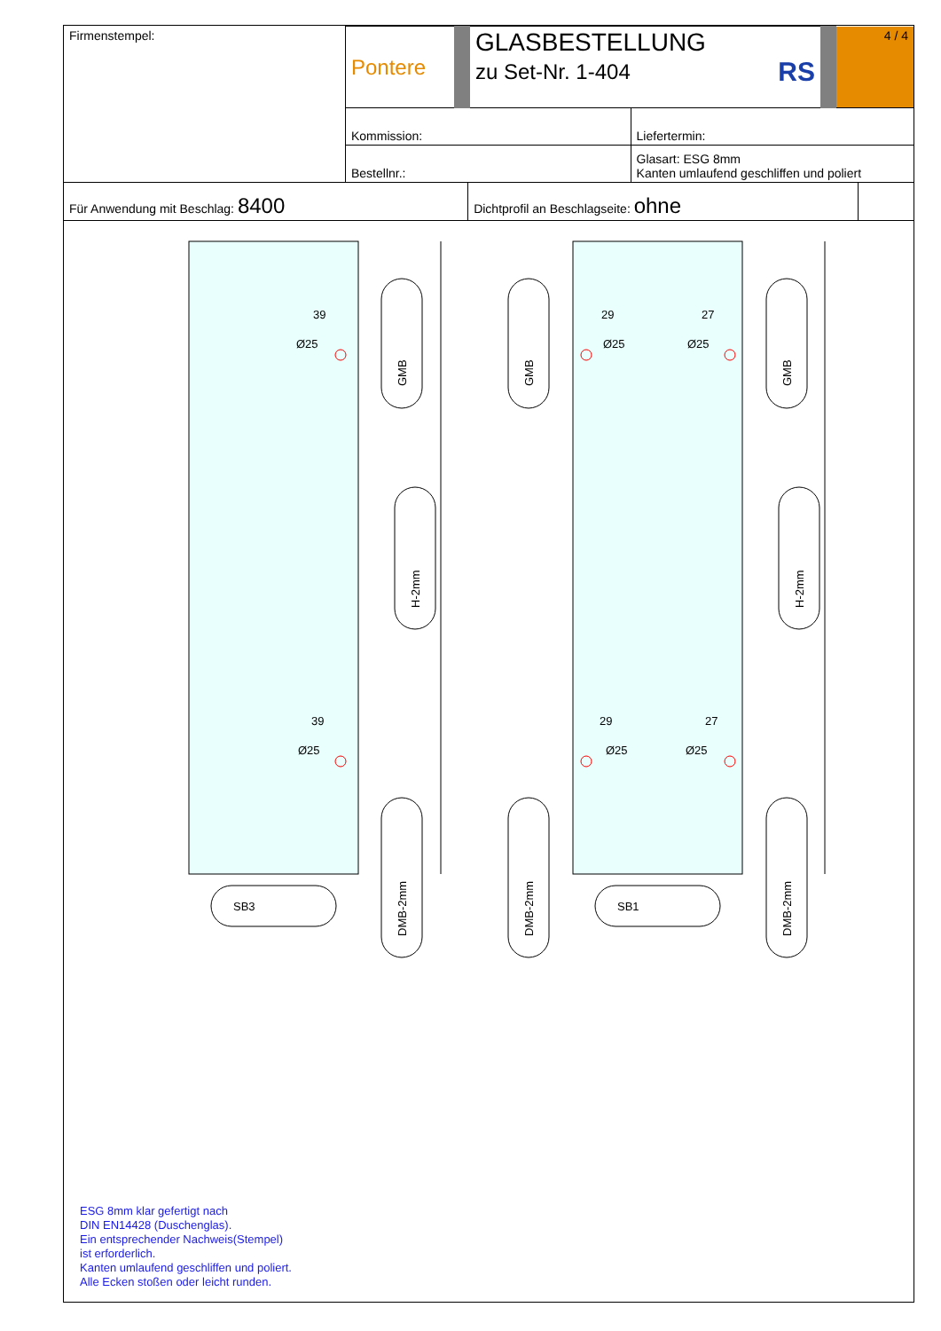| Firmenstempel: | Pontere | GLASBESTELLUNG zu Set-Nr. 1-404 RS | | 4 / 4 |
| | Kommission: | | Liefertermin: | |
| | Bestellnr.: | | Glasart: ESG 8mm Kanten umlaufend geschliffen und poliert | |
| Für Anwendung mit Beschlag: 8400 | Dichtprofil an Beschlagseite: ohne | |
ESG 8mm klar gefertigt nach
DIN EN14428 (Duschenglas).
Ein entsprechender Nachweis(Stempel)
ist erforderlich.
Kanten umlaufend geschliffen und poliert.
Alle Ecken stoßen oder leicht runden.
39
Ø25
39
Ø25
29
Ø25
27
Ø25
29
Ø25
27
Ø25
SB3
SB1
GMB
H-2mm
DMB-2mm
GMB
DMB-2mm
GMB
H-2mm
DMB-2mm